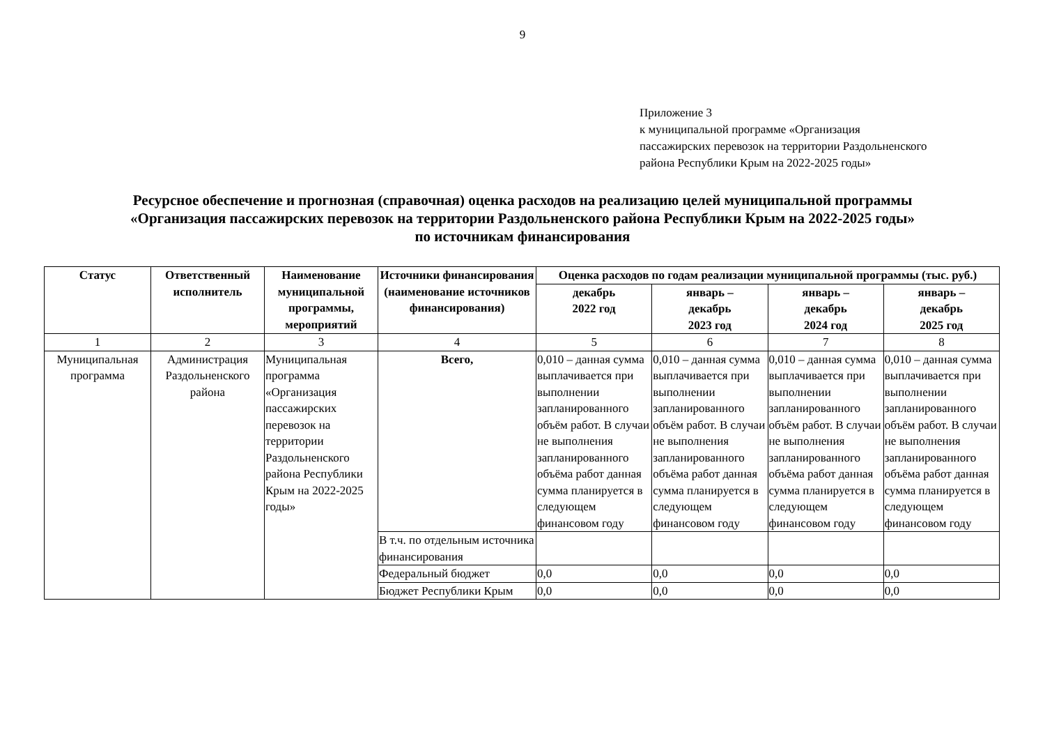9
Приложение 3
к муниципальной программе «Организация
пассажирских перевозок на территории Раздольненского
района Республики Крым на 2022-2025 годы»
Ресурсное обеспечение и прогнозная (справочная) оценка расходов на реализацию целей муниципальной программы
«Организация пассажирских перевозок на территории Раздольненского района Республики Крым на 2022-2025 годы»
по источникам финансирования
| Статус | Ответственный исполнитель | Наименование муниципальной программы, мероприятий | Источники финансирования (наименование источников финансирования) | Оценка расходов по годам реализации муниципальной программы (тыс. руб.) | | | |
| --- | --- | --- | --- | --- | --- | --- | --- |
| | | | | декабрь 2022 год | январь – декабрь 2023 год | январь – декабрь 2024 год | январь – декабрь 2025 год |
| 1 | 2 | 3 | 4 | 5 | 6 | 7 | 8 |
| Муниципальная программа | Администрация Раздольненского района | Муниципальная программа «Организация пассажирских перевозок на территории Раздольненского района Республики Крым на 2022-2025 годы» | Всего, | 0,010 – данная сумма выплачивается при выполнении запланированного объём работ. В случаи не выполнения запланированного объёма работ данная сумма планируется в следующем финансовом году | 0,010 – данная сумма выплачивается при выполнении запланированного объём работ. В случаи не выполнения запланированного объёма работ данная сумма планируется в следующем финансовом году | 0,010 – данная сумма выплачивается при выполнении запланированного объём работ. В случаи не выполнения запланированного объёма работ данная сумма планируется в следующем финансовом году | 0,010 – данная сумма выплачивается при выполнении запланированного объём работ. В случаи не выполнения запланированного объёма работ данная сумма планируется в следующем финансовом году |
| | | | В т.ч. по отдельным источника финансирования | | | | |
| | | | Федеральный бюджет | 0,0 | 0,0 | 0,0 | 0,0 |
| | | | Бюджет Республики Крым | 0,0 | 0,0 | 0,0 | 0,0 |